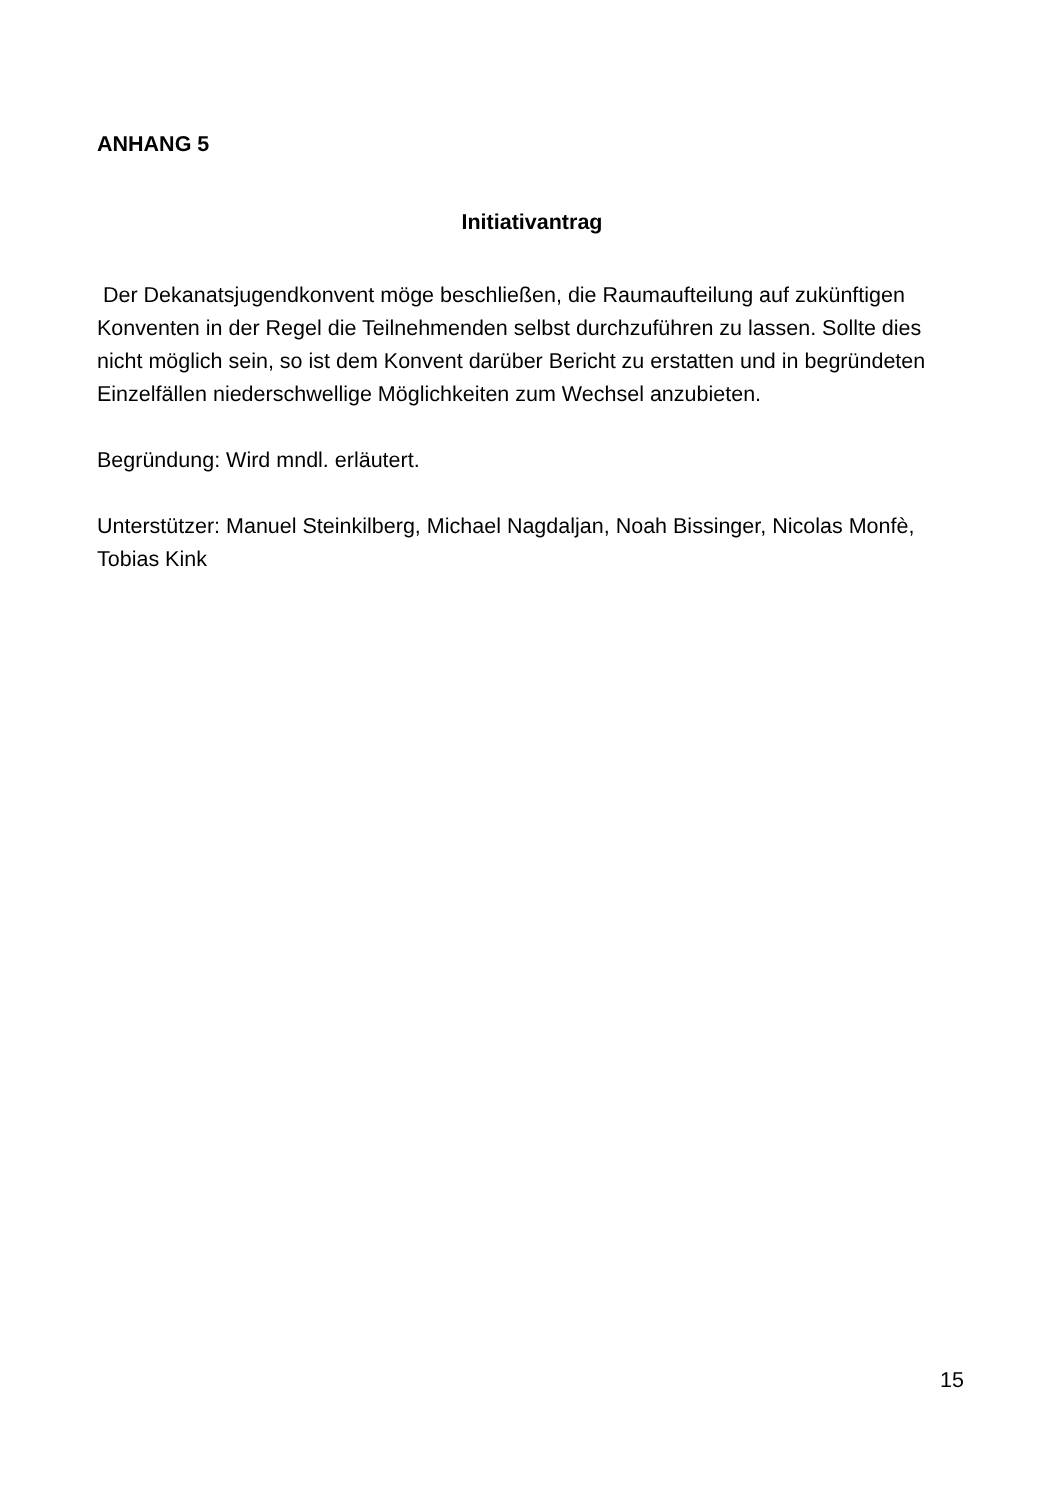ANHANG 5
Initiativantrag
Der Dekanatsjugendkonvent möge beschließen, die Raumaufteilung auf zukünftigen Konventen in der Regel die Teilnehmenden selbst durchzuführen zu lassen. Sollte dies nicht möglich sein, so ist dem Konvent darüber Bericht zu erstatten und in begründeten Einzelfällen niederschwellige Möglichkeiten zum Wechsel anzubieten.
Begründung: Wird mndl. erläutert.
Unterstützer: Manuel Steinkilberg, Michael Nagdaljan, Noah Bissinger, Nicolas Monfè, Tobias Kink
15